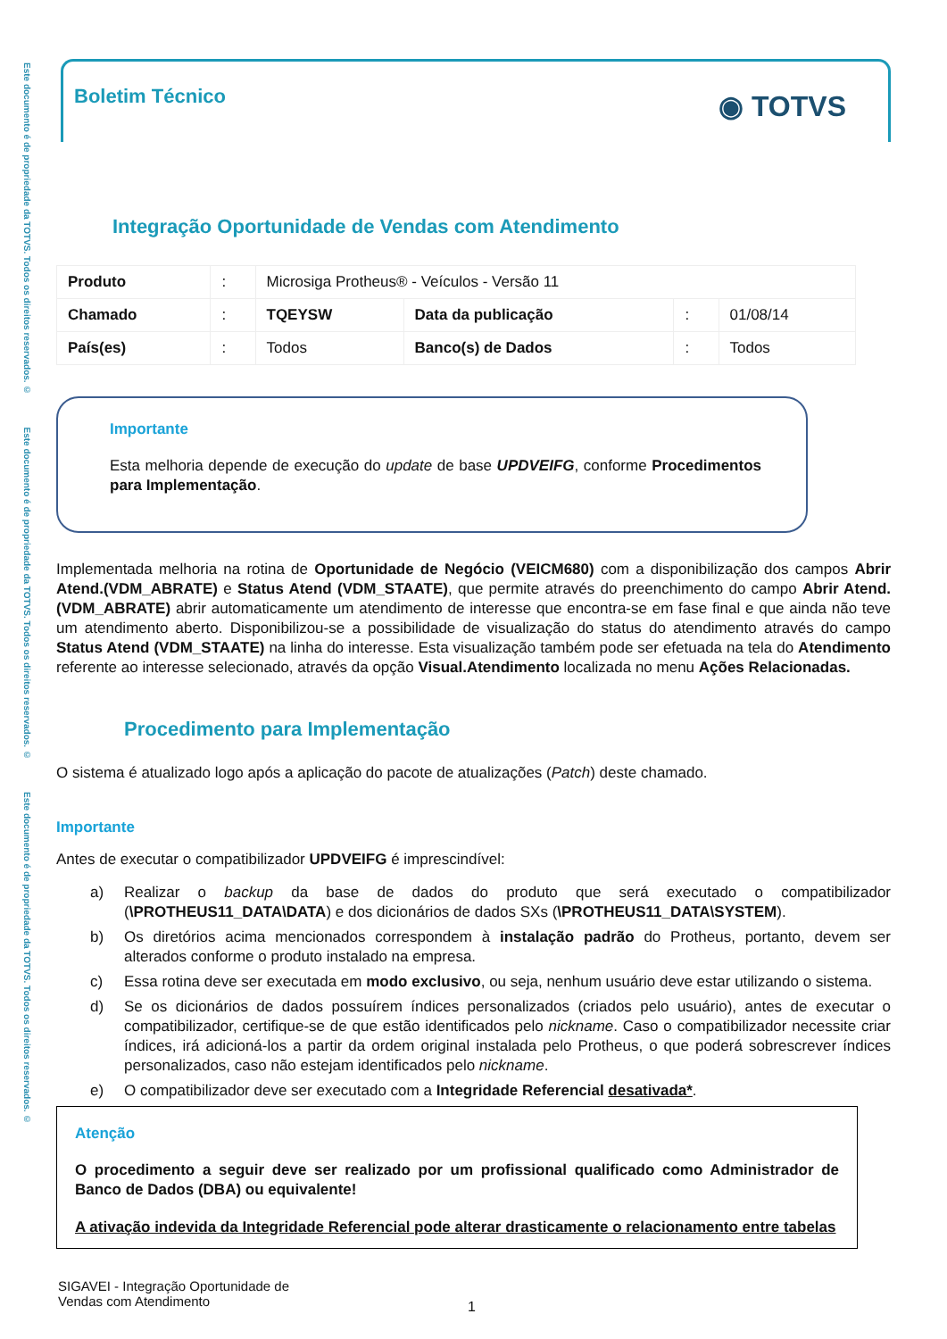Este documento é de propriedade da TOTVS. Todos os direitos reservados. © Este documento é de propriedade da TOTVS. Todos os direitos reservados. © Este documento é de propriedade da TOTVS. Todos os direitos reservados. ©
◉ TOTVS
Boletim Técnico
Integração Oportunidade de Vendas com Atendimento
| Produto | : | Microsiga Protheus® - Veículos - Versão 11 | | | |
| Chamado | : | TQEYSW | Data da publicação | : | 01/08/14 |
| País(es) | : | Todos | Banco(s) de Dados | : | Todos |
Importante
Esta melhoria depende de execução do update de base UPDVEIFG, conforme Procedimentos para Implementação.
Implementada melhoria na rotina de Oportunidade de Negócio (VEICM680) com a disponibilização dos campos Abrir Atend.(VDM_ABRATE) e Status Atend (VDM_STAATE), que permite através do preenchimento do campo Abrir Atend.(VDM_ABRATE) abrir automaticamente um atendimento de interesse que encontra-se em fase final e que ainda não teve um atendimento aberto. Disponibilizou-se a possibilidade de visualização do status do atendimento através do campo Status Atend (VDM_STAATE) na linha do interesse. Esta visualização também pode ser efetuada na tela do Atendimento referente ao interesse selecionado, através da opção Visual.Atendimento localizada no menu Ações Relacionadas.
Procedimento para Implementação
O sistema é atualizado logo após a aplicação do pacote de atualizações (Patch) deste chamado.
Importante
Antes de executar o compatibilizador UPDVEIFG é imprescindível:
a) Realizar o backup da base de dados do produto que será executado o compatibilizador (\PROTHEUS11_DATA\DATA) e dos dicionários de dados SXs (\PROTHEUS11_DATA\SYSTEM).
b) Os diretórios acima mencionados correspondem à instalação padrão do Protheus, portanto, devem ser alterados conforme o produto instalado na empresa.
c) Essa rotina deve ser executada em modo exclusivo, ou seja, nenhum usuário deve estar utilizando o sistema.
d) Se os dicionários de dados possuírem índices personalizados (criados pelo usuário), antes de executar o compatibilizador, certifique-se de que estão identificados pelo nickname. Caso o compatibilizador necessite criar índices, irá adicioná-los a partir da ordem original instalada pelo Protheus, o que poderá sobrescrever índices personalizados, caso não estejam identificados pelo nickname.
e) O compatibilizador deve ser executado com a Integridade Referencial desativada*.
Atenção
O procedimento a seguir deve ser realizado por um profissional qualificado como Administrador de Banco de Dados (DBA) ou equivalente!
A ativação indevida da Integridade Referencial pode alterar drasticamente o relacionamento entre tabelas
SIGAVEI - Integração Oportunidade de
Vendas com Atendimento
1